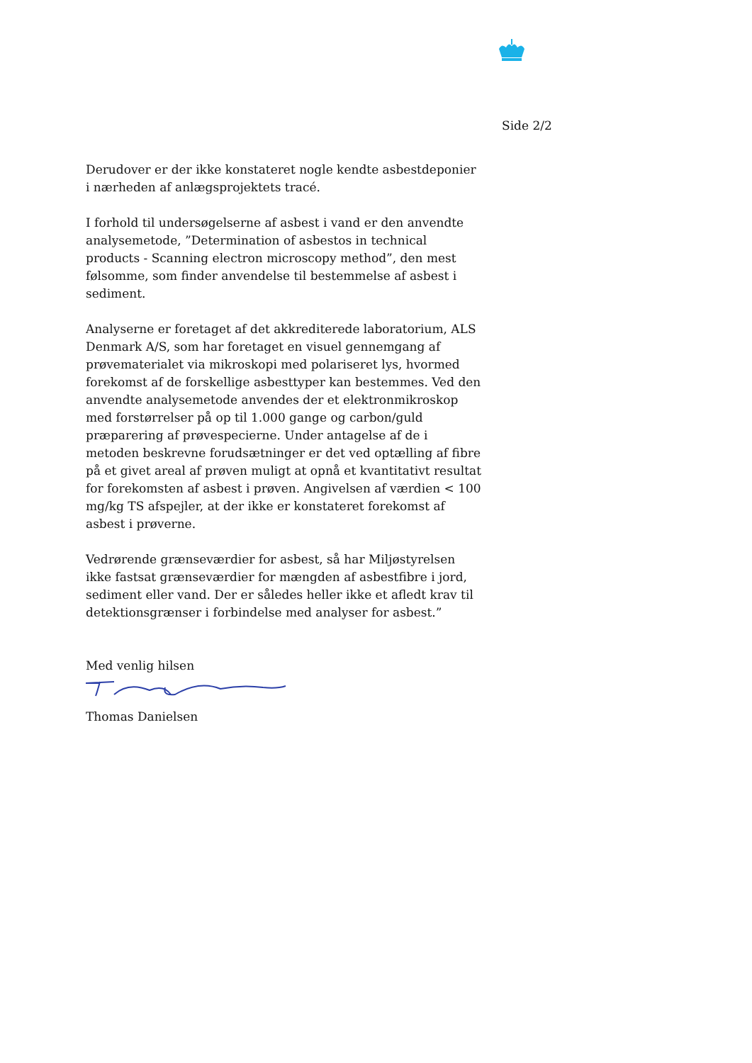Side 2/2
Derudover er der ikke konstateret nogle kendte asbestdeponier i nærheden af anlægsprojektets tracé.
I forhold til undersøgelserne af asbest i vand er den anvendte analysemetode, ”Determination of asbestos in technical products - Scanning electron microscopy method”, den mest følsomme, som finder anvendelse til bestemmelse af asbest i sediment.
Analyserne er foretaget af det akkrediterede laboratorium, ALS Denmark A/S, som har foretaget en visuel gennemgang af prøvematerialet via mikroskopi med polariseret lys, hvormed forekomst af de forskellige asbesttyper kan bestemmes. Ved den anvendte analysemetode anvendes der et elektronmikroskop med forstørrelser på op til 1.000 gange og carbon/guld præparering af prøvespecierne. Under antagelse af de i metoden beskrevne forudsætninger er det ved optælling af fibre på et givet areal af prøven muligt at opnå et kvantitativt resultat for forekomsten af asbest i prøven. Angivelsen af værdien < 100 mg/kg TS afspejler, at der ikke er konstateret forekomst af asbest i prøverne.
Vedrørende grænseværdier for asbest, så har Miljøstyrelsen ikke fastsat grænseværdier for mængden af asbestfibre i jord, sediment eller vand. Der er således heller ikke et afledt krav til detektionsgrænser i forbindelse med analyser for asbest.”
Med venlig hilsen
Thomas Danielsen